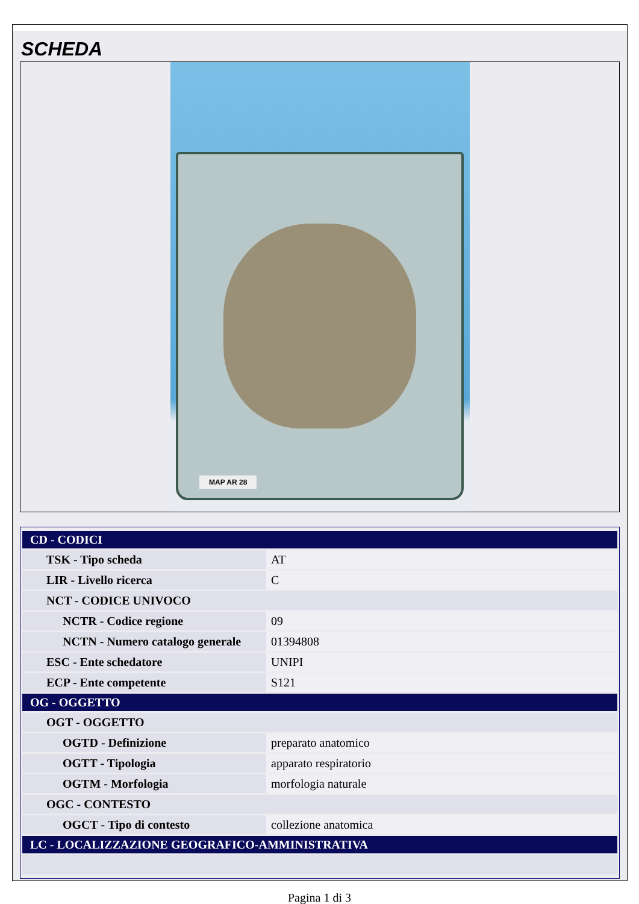SCHEDA
MAP AR 28
| CD - CODICI | |
| TSK - Tipo scheda | AT |
| LIR - Livello ricerca | C |
| NCT - CODICE UNIVOCO | |
| NCTR - Codice regione | 09 |
| NCTN - Numero catalogo generale | 01394808 |
| ESC - Ente schedatore | UNIPI |
| ECP - Ente competente | S121 |
| OG - OGGETTO | |
| OGT - OGGETTO | |
| OGTD - Definizione | preparato anatomico |
| OGTT - Tipologia | apparato respiratorio |
| OGTM - Morfologia | morfologia naturale |
| OGC - CONTESTO | |
| OGCT - Tipo di contesto | collezione anatomica |
| LC - LOCALIZZAZIONE GEOGRAFICO-AMMINISTRATIVA | |
Pagina 1 di 3